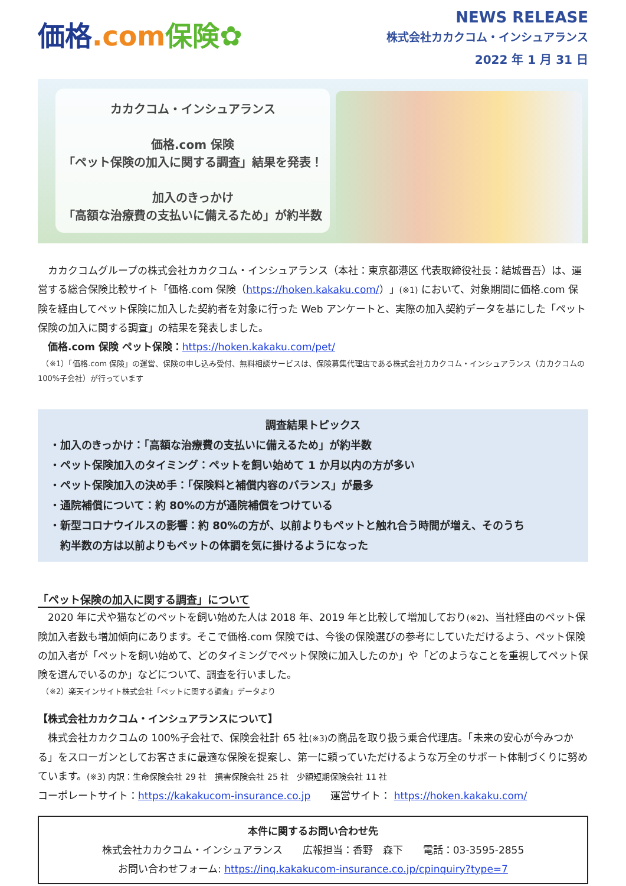価格.com 保険✿
NEWS RELEASE
株式会社カカクコム・インシュアランス
2022 年 1 月 31 日
カカクコム・インシュアランス
価格.com 保険
「ペット保険の加入に関する調査」結果を発表！
加入のきっかけ
「高額な治療費の支払いに備えるため」が約半数
　カカクコムグループの株式会社カカクコム・インシュアランス（本社：東京都港区 代表取締役社長：結城晋吾）は、運営する総合保険比較サイト「価格.com 保険（https://hoken.kakaku.com/）」(※1) において、対象期間に価格.com 保険を経由してペット保険に加入した契約者を対象に行った Web アンケートと、実際の加入契約データを基にした「ペット保険の加入に関する調査」の結果を発表しました。
　価格.com 保険 ペット保険：https://hoken.kakaku.com/pet/
　（※1）「価格.com 保険」の運営、保険の申し込み受付、無料相談サービスは、保険募集代理店である株式会社カカクコム・インシュアランス（カカクコムの 100%子会社）が行っています
調査結果トピックス
・加入のきっかけ：「高額な治療費の支払いに備えるため」が約半数
・ペット保険加入のタイミング：ペットを飼い始めて 1 か月以内の方が多い
・ペット保険加入の決め手：「保険料と補償内容のバランス」が最多
・通院補償について：約 80%の方が通院補償をつけている
・新型コロナウイルスの影響：約 80%の方が、以前よりもペットと触れ合う時間が増え、そのうち
　約半数の方は以前よりもペットの体調を気に掛けるようになった
「ペット保険の加入に関する調査」について
　2020 年に犬や猫などのペットを飼い始めた人は 2018 年、2019 年と比較して増加しており(※2)、当社経由のペット保険加入者数も増加傾向にあります。そこで価格.com 保険では、今後の保険選びの参考にしていただけるよう、ペット保険の加入者が「ペットを飼い始めて、どのタイミングでペット保険に加入したのか」や「どのようなことを重視してペット保険を選んでいるのか」などについて、調査を行いました。
　（※2）楽天インサイト株式会社「ペットに関する調査」データより
【株式会社カカクコム・インシュアランスについて】
　株式会社カカクコムの 100%子会社で、保険会社計 65 社(※3) の商品を取り扱う乗合代理店。「未来の安心が今みつかる」をスローガンとしてお客さまに最適な保険を提案し、第一に頼っていただけるような万全のサポート体制づくりに努めています。(※3) 内訳：生命保険会社 29 社　損害保険会社 25 社　少額短期保険会社 11 社
コーポレートサイト：https://kakakucom-insurance.co.jp　　運営サイト： https://hoken.kakaku.com/
本件に関するお問い合わせ先
株式会社カカクコム・インシュアランス　　広報担当：香野　森下　　電話：03-3595-2855
お問い合わせフォーム: https://inq.kakakucom-insurance.co.jp/cpinquiry?type=7